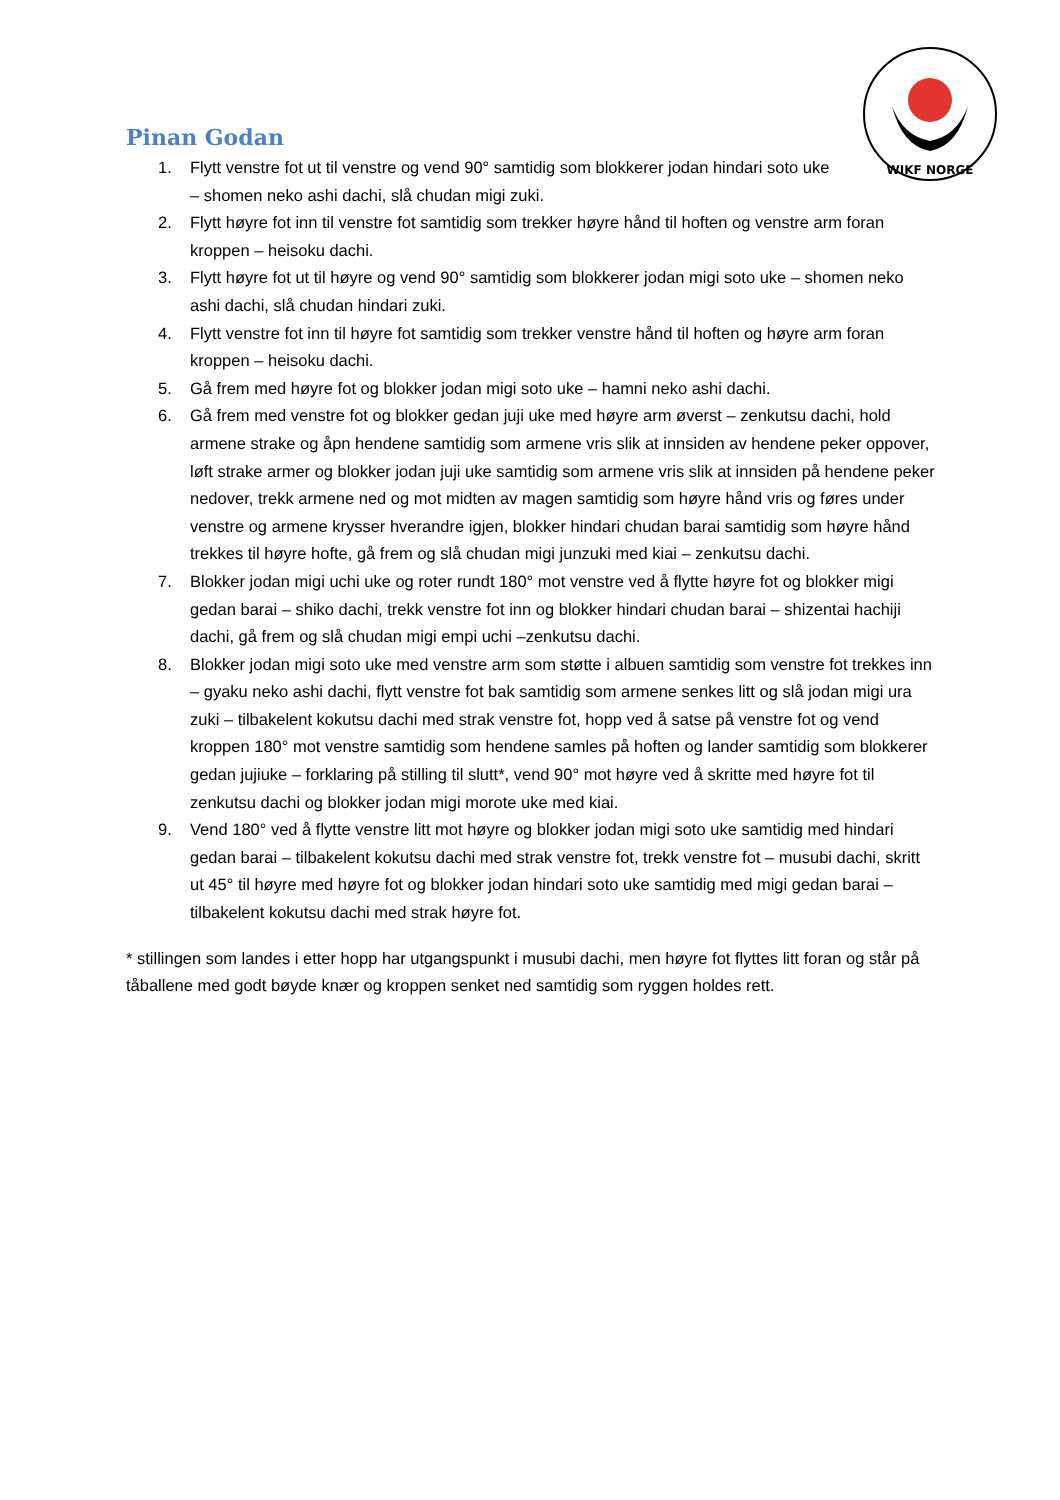WIKF NORGE
Pinan Godan
1. Flytt venstre fot ut til venstre og vend 90° samtidig som blokkerer jodan hindari soto uke – shomen neko ashi dachi, slå chudan migi zuki.
2. Flytt høyre fot inn til venstre fot samtidig som trekker høyre hånd til hoften og venstre arm foran kroppen – heisoku dachi.
3. Flytt høyre fot ut til høyre og vend 90° samtidig som blokkerer jodan migi soto uke – shomen neko ashi dachi, slå chudan hindari zuki.
4. Flytt venstre fot inn til høyre fot samtidig som trekker venstre hånd til hoften og høyre arm foran kroppen – heisoku dachi.
5. Gå frem med høyre fot og blokker jodan migi soto uke – hamni neko ashi dachi.
6. Gå frem med venstre fot og blokker gedan juji uke med høyre arm øverst – zenkutsu dachi, hold armene strake og åpn hendene samtidig som armene vris slik at innsiden av hendene peker oppover, løft strake armer og blokker jodan juji uke samtidig som armene vris slik at innsiden på hendene peker nedover, trekk armene ned og mot midten av magen samtidig som høyre hånd vris og føres under venstre og armene krysser hverandre igjen, blokker hindari chudan barai samtidig som høyre hånd trekkes til høyre hofte, gå frem og slå chudan migi junzuki med kiai – zenkutsu dachi.
7. Blokker jodan migi uchi uke og roter rundt 180° mot venstre ved å flytte høyre fot og blokker migi gedan barai – shiko dachi, trekk venstre fot inn og blokker hindari chudan barai – shizentai hachiji dachi, gå frem og slå chudan migi empi uchi –zenkutsu dachi.
8. Blokker jodan migi soto uke med venstre arm som støtte i albuen samtidig som venstre fot trekkes inn – gyaku neko ashi dachi, flytt venstre fot bak samtidig som armene senkes litt og slå jodan migi ura zuki – tilbakelent kokutsu dachi med strak venstre fot, hopp ved å satse på venstre fot og vend kroppen 180° mot venstre samtidig som hendene samles på hoften og lander samtidig som blokkerer gedan jujiuke – forklaring på stilling til slutt*, vend 90° mot høyre ved å skritte med høyre fot til zenkutsu dachi og blokker jodan migi morote uke med kiai.
9. Vend 180° ved å flytte venstre litt mot høyre og blokker jodan migi soto uke samtidig med hindari gedan barai – tilbakelent kokutsu dachi med strak venstre fot, trekk venstre fot – musubi dachi, skritt ut 45° til høyre med høyre fot og blokker jodan hindari soto uke samtidig med migi gedan barai – tilbakelent kokutsu dachi med strak høyre fot.
* stillingen som landes i etter hopp har utgangspunkt i musubi dachi, men høyre fot flyttes litt foran og står på tåballene med godt bøyde knær og kroppen senket ned samtidig som ryggen holdes rett.